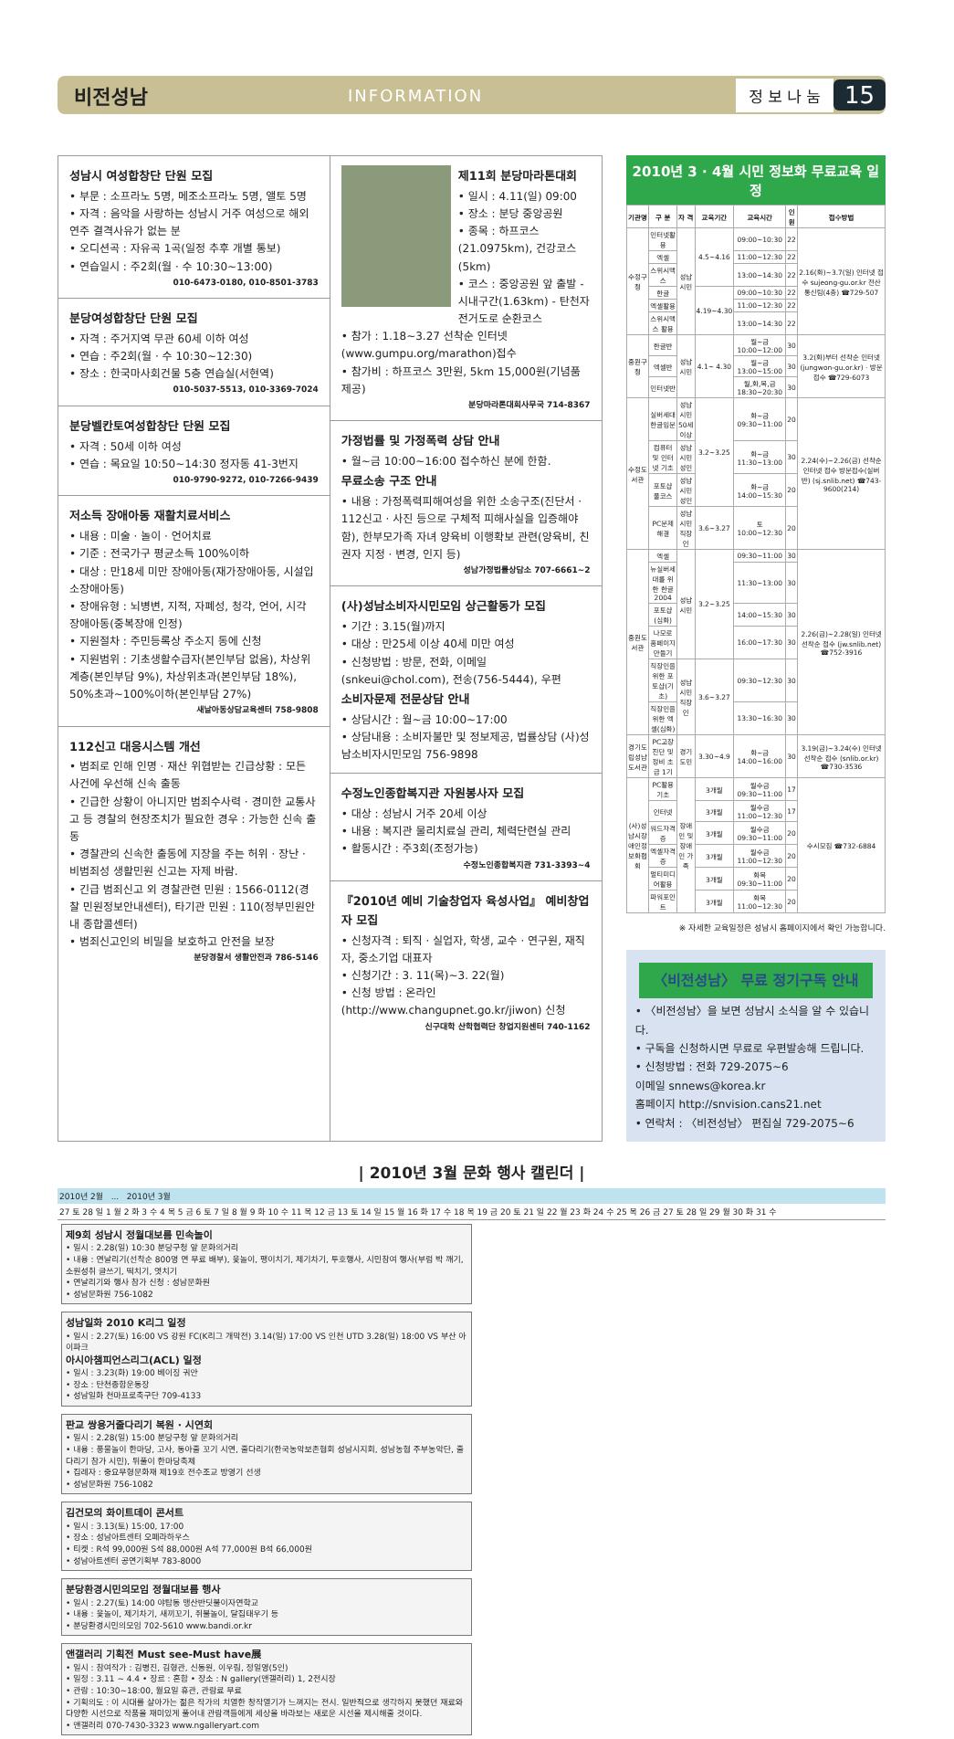비전성남 INFORMATION 정 보 나 눔 15
성남시 여성합창단 단원 모집
• 부문 : 소프라노 5명, 메조소프라노 5명, 앨토 5명
• 자격 : 음악을 사랑하는 성남시 거주 여성으로 해외 연주 결격사유가 없는 분
• 오디션곡 : 자유곡 1곡(일정 추후 개별 통보)
• 연습일시 : 주2회(월 · 수 10:30~13:00)
010-6473-0180, 010-8501-3783
분당여성합창단 단원 모집
• 자격 : 주거지역 무관 60세 이하 여성
• 연습 : 주2회(월 · 수 10:30~12:30)
• 장소 : 한국마사회건물 5층 연습실(서현역)
010-5037-5513, 010-3369-7024
분당벨칸토여성합창단 단원 모집
• 자격 : 50세 이하 여성
• 연습 : 목요일 10:50~14:30 정자동 41-3번지
010-9790-9272, 010-7266-9439
저소득 장애아동 재활치료서비스
• 내용 : 미술 · 놀이 · 언어치료
• 기준 : 전국가구 평균소득 100%이하
• 대상 : 만18세 미만 장애아동(재가장애아동, 시설입소장애아동)
• 장애유형 : 뇌병변, 지적, 자폐성, 청각, 언어, 시각 장애아동(중복장애 인정)
• 지원절차 : 주민등록상 주소지 동에 신청
• 지원범위 : 기초생활수급자(본인부담 없음), 차상위계층(본인부담 9%), 차상위초과(본인부담 18%), 50%초과~100%이하(본인부담 27%)
새날아동상담교육센터 758-9808
112신고 대응시스템 개선
• 범죄로 인해 인명 · 재산 위협받는 긴급상황 : 모든 사건에 우선해 신속 출동
• 긴급한 상황이 아니지만 범죄수사력 · 경미한 교통사고 등 경찰의 현장조치가 필요한 경우 : 가능한 신속 출동
• 경찰관의 신속한 출동에 지장을 주는 허위 · 장난 · 비범죄성 생활민원 신고는 자제 바람.
• 긴급 범죄신고 외 경찰관련 민원 : 1566-0112(경찰 민원정보안내센터), 타기관 민원 : 110(정부민원안내 종합콜센터)
• 범죄신고인의 비밀을 보호하고 안전을 보장
분당경찰서 생활안전과 786-5146
제11회 분당마라톤대회
• 일시 : 4.11(일) 09:00
• 장소 : 분당 중앙공원
• 종목 : 하프코스(21.0975km), 건강코스(5km)
• 코스 : 중앙공원 앞 출발 - 시내구간(1.63km) - 탄천자전거도로 순환코스
• 참가 : 1.18~3.27 선착순 인터넷(www.gumpu.org/marathon)접수
• 참가비 : 하프코스 3만원, 5km 15,000원(기념품 제공)
분당마라톤대회사무국 714-8367
가정법률 및 가정폭력 상담 안내
• 월~금 10:00~16:00 접수하신 분에 한함.
무료소송 구조 안내
• 내용 : 가정폭력피해여성을 위한 소송구조(진단서 · 112신고 · 사진 등으로 구체적 피해사실을 입증해야 함), 한부모가족 자녀 양육비 이행확보 관련(양육비, 친권자 지정 · 변경, 인지 등)
성남가정법률상담소 707-6661~2
(사)성남소비자시민모임 상근활동가 모집
• 기간 : 3.15(월)까지
• 대상 : 만25세 이상 40세 미만 여성
• 신청방법 : 방문, 전화, 이메일(snkeui@chol.com), 전송(756-5444), 우편
소비자문제 전문상담 안내
• 상담시간 : 월~금 10:00~17:00
• 상담내용 : 소비자불만 및 정보제공, 법률상담 (사)성남소비자시민모임 756-9898
수정노인종합복지관 자원봉사자 모집
• 대상 : 성남시 거주 20세 이상
• 내용 : 복지관 물리치료실 관리, 체력단련실 관리
• 활동시간 : 주3회(조정가능)
수정노인종합복지관 731-3393~4
『2010년 예비 기술창업자 육성사업』 예비창업자 모집
• 신청자격 : 퇴직 · 실업자, 학생, 교수 · 연구원, 재직자, 중소기업 대표자
• 신청기간 : 3. 11(목)~3. 22(월)
• 신청 방법 : 온라인(http://www.changupnet.go.kr/jiwon) 신청
신구대학 산학협력단 창업지원센터 740-1162
2010년 3 · 4월 시민 정보화 무료교육 일정
| 기관명 | 구 분 | 자 격 | 교육기간 | 교육시간 | 인원 | 접수방법 |
| --- | --- | --- | --- | --- | --- | --- |
| 수정구청 | 인터넷활용 | 성남시민 | 4.5~4.16 | 09:00~10:30 | 22 | 2.16(화)~3.7(일) 인터넷 접수 sujeong-gu.or.kr 전산통신팀(4층) ☎729-507 |
| | 엑셀 | | | 11:00~12:30 | 22 | |
| | 스위시맥스 | | | 13:00~14:30 | 22 | |
| | 한글 | | 4.19~4.30 | 09:00~10:30 | 22 | |
| | 엑셀활용 | | | 11:00~12:30 | 22 | |
| | 스위시맥스 활용 | | | 13:00~14:30 | 22 | |
| 중원구청 | 한글반 | 성남시민 | 4.1~ 4.30 | 월~금 10:00~12:00 | 30 | 3.2(화)부터 선착순 인터넷(jungwon-gu.or.kr) · 방문 접수 ☎729-6073 |
| | 엑셀반 | | | 월~금 13:00~15:00 | 30 | |
| | 인터넷반 | | | 월,화,목,금 18:30~20:30 | 30 | |
| 수정도서관 | 실버세대 한글입문 | 성남시민 50세 이상 | 3.2~3.25 | 화~금 09:30~11:00 | 20 | 2.24(수)~2.26(금) 선착순 인터넷 접수 방문접수(실버반) (sj.snlib.net) ☎743-9600(214) |
| | 컴퓨터 및 인터넷 기초 | 성남시민 성인 | | 화~금 11:30~13:00 | 30 | |
| | 포토샵 풀코스 | 성남시민 성인 | | 화~금 14:00~15:30 | 20 | |
| | PC문제해결 | 성남시민 직장인 | 3.6~3.27 | 토 10:00~12:30 | 20 | |
| 중원도서관 | 엑셀 | 성남시민 | 3.2~3.25 | 09:30~11:00 | 30 | 2.26(금)~2.28(일) 인터넷 선착순 접수 (jw.snlib.net) ☎752-3916 |
| | 뉴실버세대를 위한 한글2004 | | | 11:30~13:00 | 30 | |
| | 포토샵(심화) | | | 14:00~15:30 | 30 | |
| | 나모로 홈페이지 만들기 | | | 16:00~17:30 | 30 | |
| | 직장인을 위한 포토샵(기초) | 성남시민 직장인 | 3.6~3.27 | 09:30~12:30 | 30 | |
| | 직장인을 위한 엑셀(심화) | | | 13:30~16:30 | 30 | |
| 경기도립성남도서관 | PC고장진단 및 정비 초급 1기 | 경기도민 | 3.30~4.9 | 화~금 14:00~16:00 | 30 | 3.19(금)~3.24(수) 인터넷 선착순 접수 (snlib.or.kr) ☎730-3536 |
| (사)성남시장애인정보화협회 | PC활용기초 | 장애인 및 장애인 가족 | 3개월 | 월수금 09:30~11:00 | 17 | 수시모집 ☎732-6884 |
| | 인터넷 | | 3개월 | 월수금 11:00~12:30 | 17 | |
| | 워드자격증 | | 3개월 | 월수금 09:30~11:00 | 20 | |
| | 엑셀자격증 | | 3개월 | 월수금 11:00~12:30 | 20 | |
| | 멀티미디어활용 | | 3개월 | 화목 09:30~11:00 | 20 | |
| | 파워포인트 | | 3개월 | 화목 11:00~12:30 | 20 | |
※ 자세한 교육일정은 성남시 홈페이지에서 확인 가능합니다.
〈비전성남〉 무료 정기구독 안내
• 〈비전성남〉을 보면 성남시 소식을 알 수 있습니다.
• 구독을 신청하시면 무료로 우편발송해 드립니다.
• 신청방법 : 전화 729-2075~6
이메일 snnews@korea.kr
홈페이지 http://snvision.cans21.net
• 연락처 : 〈비전성남〉 편집실 729-2075~6
| 2010년 3월 문화 행사 캘린더 |
2010년 2월 ... 2010년 3월
27 토 28 일 1 월 2 화 3 수 4 목 5 금 6 토 7 일 8 월 9 화 10 수 11 목 12 금 13 토 14 일 15 월 16 화 17 수 18 목 19 금 20 토 21 일 22 월 23 화 24 수 25 목 26 금 27 토 28 일 29 월 30 화 31 수
제9회 성남시 정월대보름 민속놀이
• 일시 : 2.28(일) 10:30 분당구청 앞 문화의거리
• 내용 : 연날리기(선착순 800명 연 무료 배부), 윷놀이, 팽이치기, 제기차기, 투호행사, 시민참여 행사(부럼 박 깨기, 소원성취 글쓰기, 떡치기, 엿치기
• 연날리기와 행사 참가 신청 : 성남문화원
• 성남문화원 756-1082
성남일화 2010 K리그 일정
• 일시 : 2.27(토) 16:00 VS 강원 FC(K리그 개막전) 3.14(일) 17:00 VS 인천 UTD 3.28(일) 18:00 VS 부산 아이파크
아시아챔피언스리그(ACL) 일정
• 일시 : 3.23(화) 19:00 베이징 궈안
• 장소 : 탄천종합운동장
• 성남일화 천마프로축구단 709-4133
판교 쌍용거줄다리기 복원 · 시연회
• 일시 : 2.28(일) 15:00 분당구청 앞 문화의거리
• 내용 : 풍물놀이 한마당, 고사, 동아줄 꼬기 시연, 줄다리기(한국농악보존협회 성남시지회, 성남농협 주부농악단, 줄다리기 참가 시민), 뒤풀이 한마당축제
• 집례자 : 중요무형문화재 제19호 전수조교 방영기 선생
• 성남문화원 756-1082
김건모의 화이트데이 콘서트
• 일시 : 3.13(토) 15:00, 17:00
• 장소 : 성남아트센터 오페라하우스
• 티켓 : R석 99,000원 S석 88,000원 A석 77,000원 B석 66,000원
• 성남아트센터 공연기획부 783-8000
분당환경시민의모임 정월대보름 행사
• 일시 : 2.27(토) 14:00 야탑동 맹산반딧불이자연학교
• 내용 : 윷놀이, 제기차기, 새끼꼬기, 쥐불놀이, 달집태우기 등
• 분당환경시민의모임 702-5610 www.bandi.or.kr
앤갤러리 기획전 Must see-Must have展
• 일시 : 참여작가 : 김병진, 김형관, 신동원, 이우림, 정일영(5인)
• 일정 : 3.11 ~ 4.4 • 장르 : 혼합 • 장소 : N gallery(앤갤러리) 1, 2전시장
• 관람 : 10:30~18:00, 월요일 휴관, 관람료 무료
• 기획의도 : 이 시대를 살아가는 젊은 작가의 치열한 창작열기가 느껴지는 전시. 일반적으로 생각하지 못했던 재료와 다양한 시선으로 작품을 재미있게 풀어내 관람객들에게 세상을 바라보는 새로운 시선을 제시해줄 것이다.
• 앤갤러리 070-7430-3323 www.ngalleryart.com